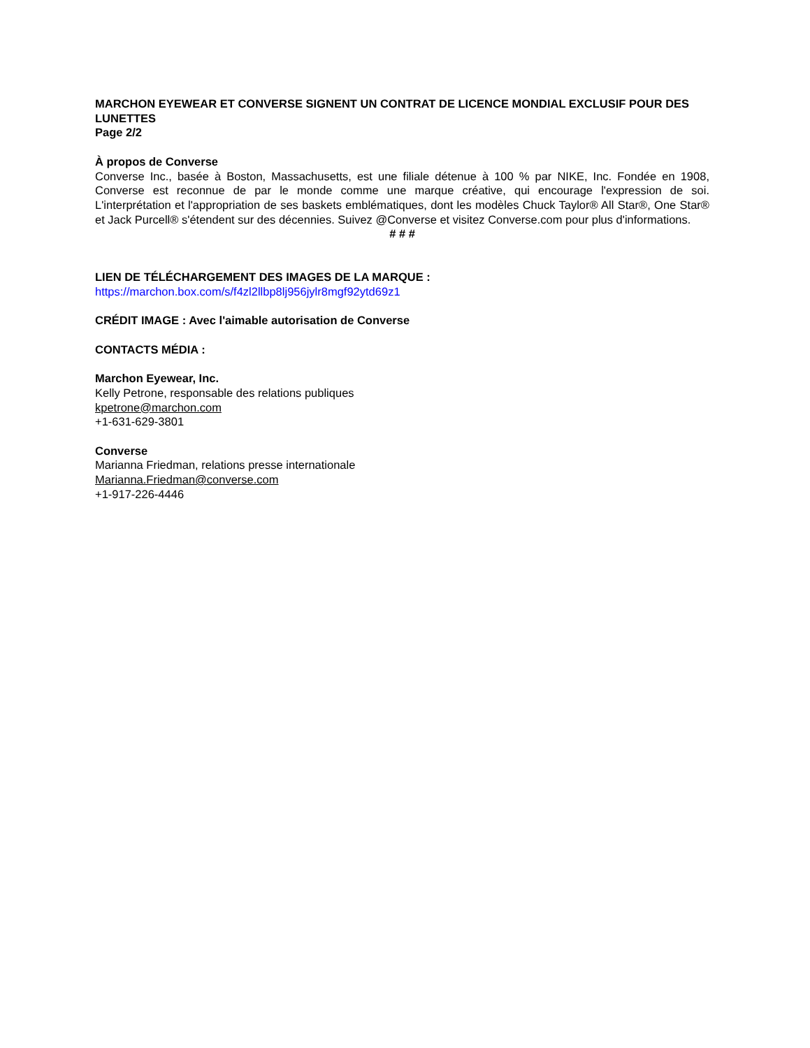MARCHON EYEWEAR ET CONVERSE SIGNENT UN CONTRAT DE LICENCE MONDIAL EXCLUSIF POUR DES LUNETTES
Page 2/2
À propos de Converse
Converse Inc., basée à Boston, Massachusetts, est une filiale détenue à 100 % par NIKE, Inc. Fondée en 1908, Converse est reconnue de par le monde comme une marque créative, qui encourage l'expression de soi. L'interprétation et l'appropriation de ses baskets emblématiques, dont les modèles Chuck Taylor® All Star®, One Star® et Jack Purcell® s'étendent sur des décennies. Suivez @Converse et visitez Converse.com pour plus d'informations.
# # #
LIEN DE TÉLÉCHARGEMENT DES IMAGES DE LA MARQUE :
https://marchon.box.com/s/f4zl2llbp8lj956jylr8mgf92ytd69z1
CRÉDIT IMAGE : Avec l'aimable autorisation de Converse
CONTACTS MÉDIA :
Marchon Eyewear, Inc.
Kelly Petrone, responsable des relations publiques
kpetrone@marchon.com
+1-631-629-3801
Converse
Marianna Friedman, relations presse internationale
Marianna.Friedman@converse.com
+1-917-226-4446